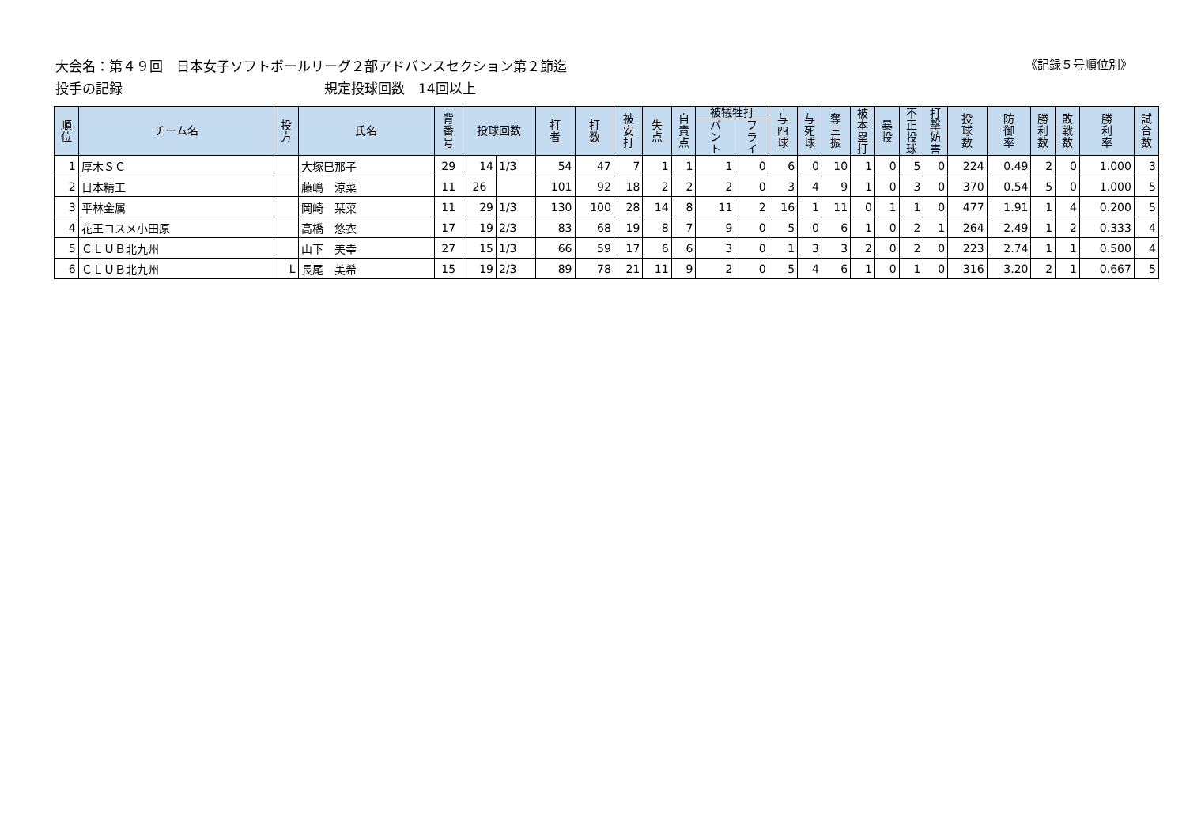大会名：第４９回　日本女子ソフトボールリーグ２部アドバンスセクション第２節迄 《記録５号順位別》
投手の記録 規定投球回数　14回以上
| 順 位 | チーム名 | 投 方 | 氏名 | 背 番 号 | 投球回数 | | 打 者 | 打 数 | 被 安 打 | 失 点 | 自 責 点 | 被犠牲打 | | 与 四 球 | 与 死 球 | 奪 三 振 | 被 本 塁 打 | 暴 投 | 不 正 投 球 | 打 撃 妨 害 | 投 球 数 | 防 御 率 | 勝 利 数 | 敗 戦 数 | 勝 利 率 | 試 合 数 |
| --- | --- | --- | --- | --- | --- | --- | --- | --- | --- | --- | --- | --- | --- | --- | --- | --- | --- | --- | --- | --- | --- | --- | --- | --- | --- | --- |
| | | | | | | | | | | | | バ ン ト | フ ラ イ | | | | | | | | | | | | | |
| 1 | 厚木ＳＣ | | 大塚巳那子 | 29 | 14 | 1/3 | 54 | 47 | 7 | 1 | 1 | 1 | 0 | 6 | 0 | 10 | 1 | 0 | 5 | 0 | 224 | 0.49 | 2 | 0 | 1.000 | 3 |
| 2 | 日本精工 | | 藤嶋 涼菜 | 11 | 26 | | 101 | 92 | 18 | 2 | 2 | 2 | 0 | 3 | 4 | 9 | 1 | 0 | 3 | 0 | 370 | 0.54 | 5 | 0 | 1.000 | 5 |
| 3 | 平林金属 | | 岡崎 栞菜 | 11 | 29 | 1/3 | 130 | 100 | 28 | 14 | 8 | 11 | 2 | 16 | 1 | 11 | 0 | 1 | 1 | 0 | 477 | 1.91 | 1 | 4 | 0.200 | 5 |
| 4 | 花王コスメ小田原 | | 高橋 悠衣 | 17 | 19 | 2/3 | 83 | 68 | 19 | 8 | 7 | 9 | 0 | 5 | 0 | 6 | 1 | 0 | 2 | 1 | 264 | 2.49 | 1 | 2 | 0.333 | 4 |
| 5 | ＣＬＵＢ北九州 | | 山下 美幸 | 27 | 15 | 1/3 | 66 | 59 | 17 | 6 | 6 | 3 | 0 | 1 | 3 | 3 | 2 | 0 | 2 | 0 | 223 | 2.74 | 1 | 1 | 0.500 | 4 |
| 6 | ＣＬＵＢ北九州 | L | 長尾 美希 | 15 | 19 | 2/3 | 89 | 78 | 21 | 11 | 9 | 2 | 0 | 5 | 4 | 6 | 1 | 0 | 1 | 0 | 316 | 3.20 | 2 | 1 | 0.667 | 5 |